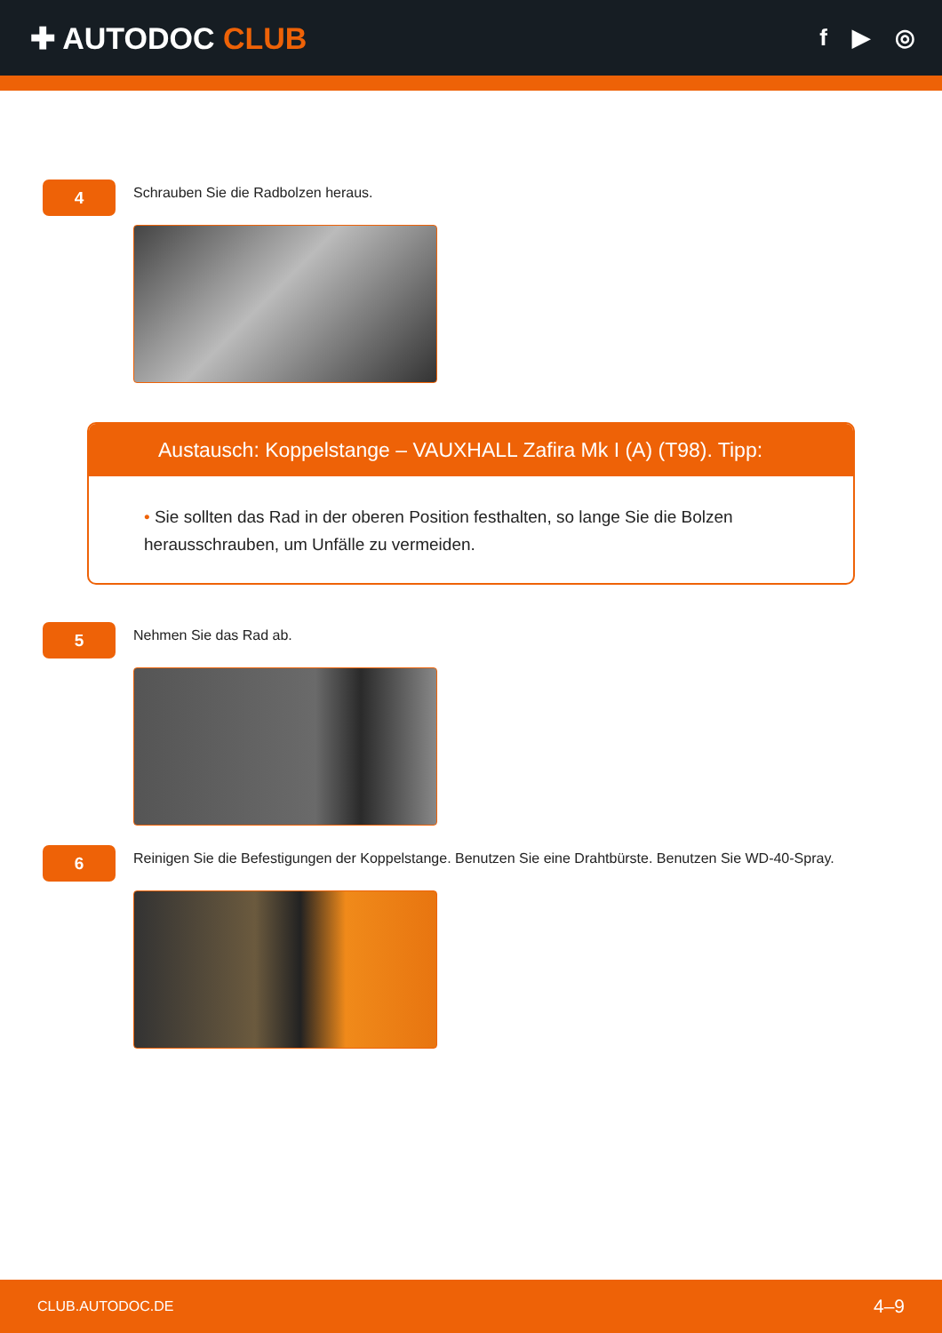✚ AUTODOC CLUB
f ▶ ◎
4
Schrauben Sie die Radbolzen heraus.
Austausch: Koppelstange – VAUXHALL Zafira Mk I (A) (T98). Tipp:
• Sie sollten das Rad in der oberen Position festhalten, so lange Sie die Bolzen herausschrauben, um Unfälle zu vermeiden.
5
Nehmen Sie das Rad ab.
6
Reinigen Sie die Befestigungen der Koppelstange. Benutzen Sie eine Drahtbürste. Benutzen Sie WD-40-Spray.
CLUB.AUTODOC.DE 4–9